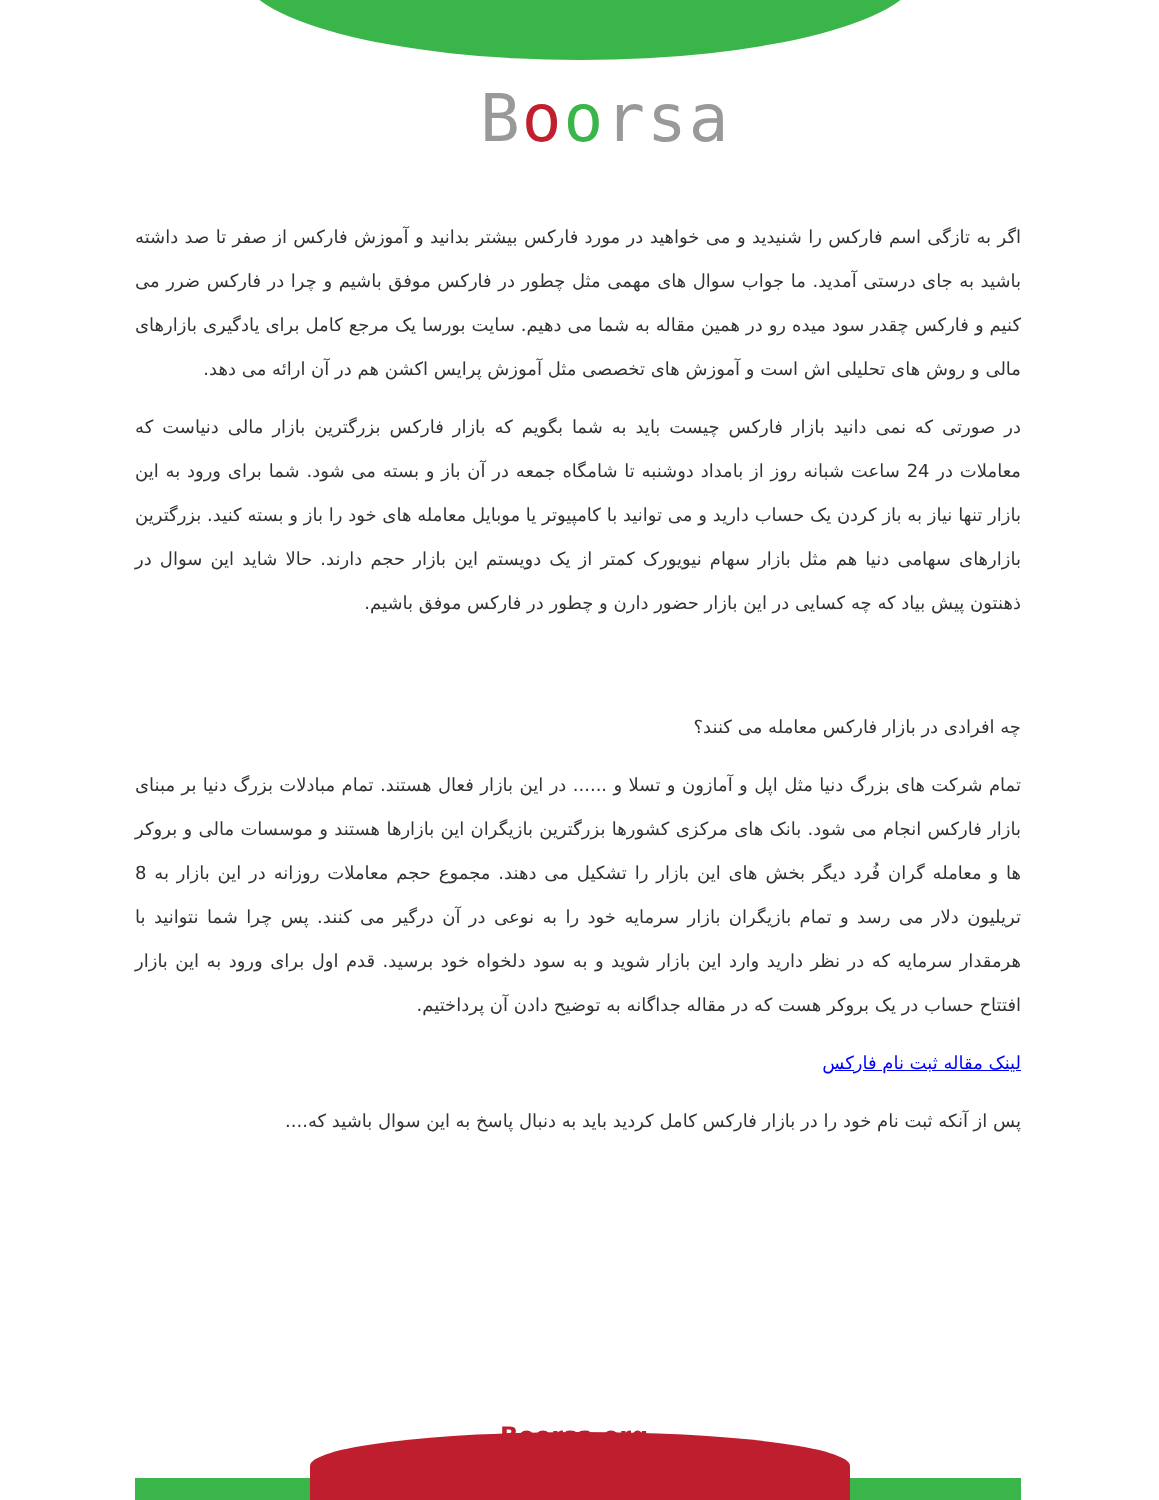Boorsa
اگر به تازگی اسم فارکس را شنیدید و می خواهید در مورد فارکس بیشتر بدانید و آموزش فارکس از صفر تا صد داشته باشید به جای درستی آمدید. ما جواب سوال های مهمی مثل چطور در فارکس موفق باشیم و چرا در فارکس ضرر می کنیم و فارکس چقدر سود میده رو در همین مقاله به شما می دهیم. سایت بورسا یک مرجع کامل برای یادگیری بازارهای مالی و روش های تحلیلی اش است و آموزش های تخصصی مثل آموزش پرایس اکشن هم در آن ارائه می دهد.
در صورتی که نمی دانید بازار فارکس چیست باید به شما بگویم که بازار فارکس بزرگترین بازار مالی دنیاست که معاملات در 24 ساعت شبانه روز از بامداد دوشنبه تا شامگاه جمعه در آن باز و بسته می شود. شما برای ورود به این بازار تنها نیاز به باز کردن یک حساب دارید و می توانید با کامپیوتر یا موبایل معامله های خود را باز و بسته کنید. بزرگترین بازارهای سهامی دنیا هم مثل بازار سهام نیویورک کمتر از یک دویستم این بازار حجم دارند. حالا شاید این سوال در ذهنتون پیش بیاد که چه کسایی در این بازار حضور دارن و چطور در فارکس موفق باشیم.
چه افرادی در بازار فارکس معامله می کنند؟
تمام شرکت های بزرگ دنیا مثل اپل و آمازون و تسلا و ...... در این بازار فعال هستند. تمام مبادلات بزرگ دنیا بر مبنای بازار فارکس انجام می شود. بانک های مرکزی کشورها بزرگترین بازیگران این بازارها هستند و موسسات مالی و بروکر ها و معامله گران فُرد دیگر بخش های این بازار را تشکیل می دهند. مجموع حجم معاملات روزانه در این بازار به 8 تریلیون دلار می رسد و تمام بازیگران بازار سرمایه خود را به نوعی در آن درگیر می کنند. پس چرا شما نتوانید با هرمقدار سرمایه که در نظر دارید وارد این بازار شوید و به سود دلخواه خود برسید. قدم اول برای ورود به این بازار افتتاح حساب در یک بروکر هست که در مقاله جداگانه به توضیح دادن آن پرداختیم.
لینک مقاله ثبت نام فارکس
پس از آنکه ثبت نام خود را در بازار فارکس کامل کردید باید به دنبال پاسخ به این سوال باشید که....
Boorsa.org